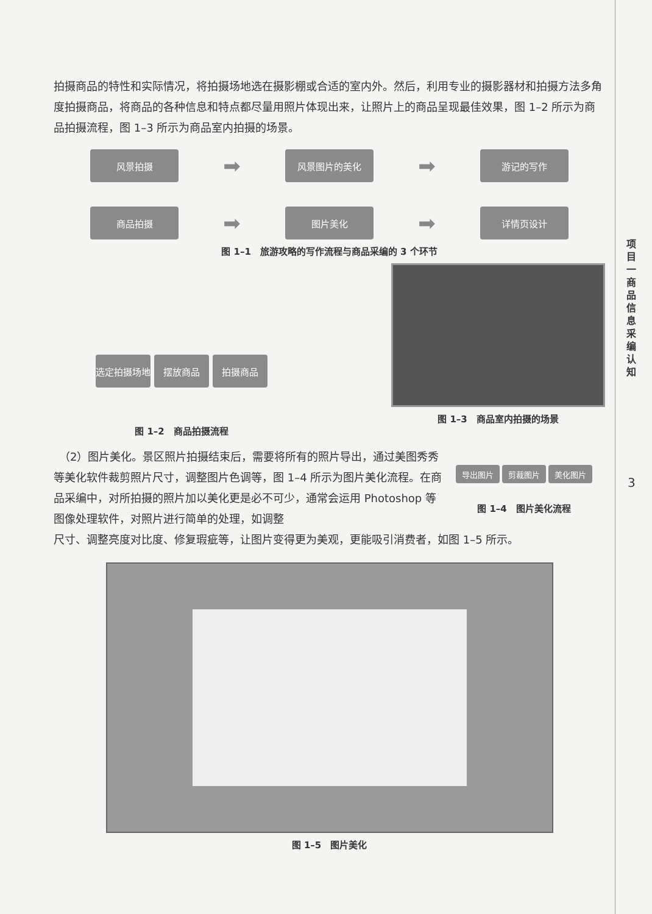拍摄商品的特性和实际情况，将拍摄场地选在摄影棚或合适的室内外。然后，利用专业的摄影器材和拍摄方法多角度拍摄商品，将商品的各种信息和特点都尽量用照片体现出来，让照片上的商品呈现最佳效果，图 1–2 所示为商品拍摄流程，图 1–3 所示为商品室内拍摄的场景。
风景拍摄
➡
风景图片的美化
➡
游记的写作
商品拍摄
➡
图片美化
➡
详情页设计
图 1–1　旅游攻略的写作流程与商品采编的 3 个环节
选定拍摄场地 摆放商品 拍摄商品
图 1–2　商品拍摄流程
图 1–3　商品室内拍摄的场景
　（2）图片美化。景区照片拍摄结束后，需要将所有的照片导出，通过美图秀秀等美化软件裁剪照片尺寸，调整图片色调等，图 1–4 所示为图片美化流程。在商品采编中，对所拍摄的照片加以美化更是必不可少，通常会运用 Photoshop 等图像处理软件，对照片进行简单的处理，如调整
导出图片 剪裁图片 美化图片
图 1–4　图片美化流程
尺寸、调整亮度对比度、修复瑕疵等，让图片变得更为美观，更能吸引消费者，如图 1–5 所示。
图 1–5　图片美化
项目一　商品信息采编认知
3